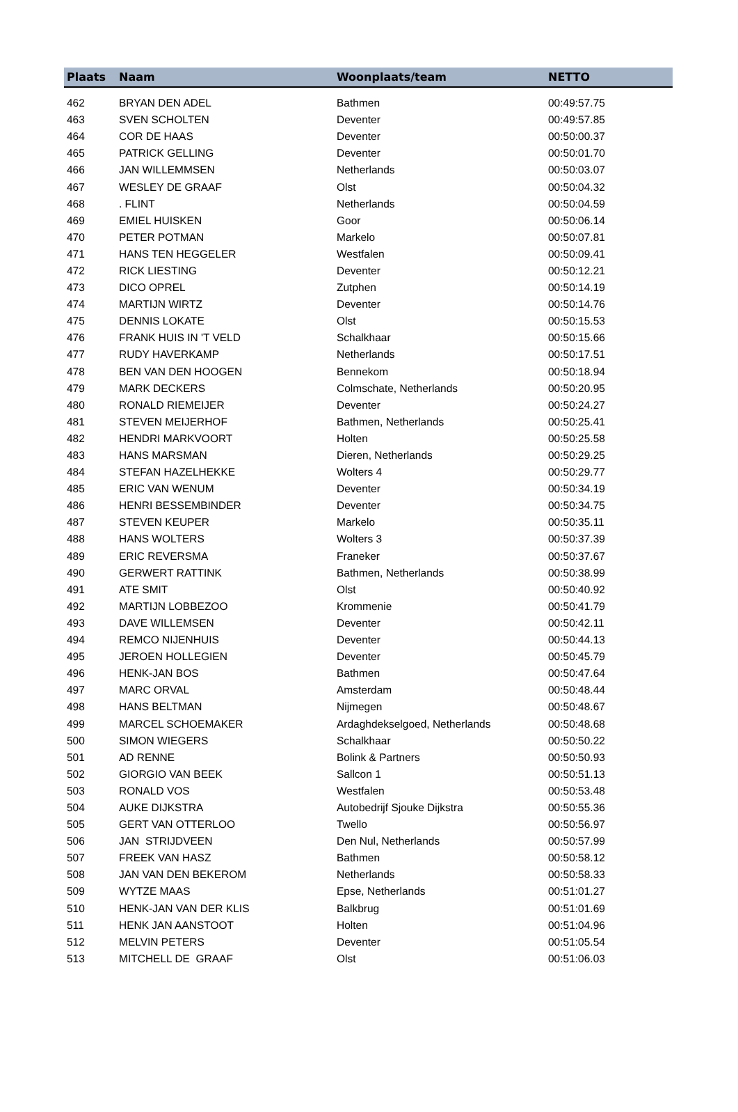| Plaats | Naam | Woonplaats/team | NETTO |
| --- | --- | --- | --- |
| 462 | BRYAN DEN ADEL | Bathmen | 00:49:57.75 |
| 463 | SVEN SCHOLTEN | Deventer | 00:49:57.85 |
| 464 | COR DE HAAS | Deventer | 00:50:00.37 |
| 465 | PATRICK GELLING | Deventer | 00:50:01.70 |
| 466 | JAN WILLEMMSEN | Netherlands | 00:50:03.07 |
| 467 | WESLEY DE GRAAF | Olst | 00:50:04.32 |
| 468 | . FLINT | Netherlands | 00:50:04.59 |
| 469 | EMIEL HUISKEN | Goor | 00:50:06.14 |
| 470 | PETER POTMAN | Markelo | 00:50:07.81 |
| 471 | HANS TEN HEGGELER | Westfalen | 00:50:09.41 |
| 472 | RICK LIESTING | Deventer | 00:50:12.21 |
| 473 | DICO OPREL | Zutphen | 00:50:14.19 |
| 474 | MARTIJN WIRTZ | Deventer | 00:50:14.76 |
| 475 | DENNIS LOKATE | Olst | 00:50:15.53 |
| 476 | FRANK HUIS IN 'T VELD | Schalkhaar | 00:50:15.66 |
| 477 | RUDY HAVERKAMP | Netherlands | 00:50:17.51 |
| 478 | BEN VAN DEN HOOGEN | Bennekom | 00:50:18.94 |
| 479 | MARK DECKERS | Colmschate, Netherlands | 00:50:20.95 |
| 480 | RONALD RIEMEIJER | Deventer | 00:50:24.27 |
| 481 | STEVEN MEIJERHOF | Bathmen, Netherlands | 00:50:25.41 |
| 482 | HENDRI MARKVOORT | Holten | 00:50:25.58 |
| 483 | HANS MARSMAN | Dieren, Netherlands | 00:50:29.25 |
| 484 | STEFAN HAZELHEKKE | Wolters 4 | 00:50:29.77 |
| 485 | ERIC VAN WENUM | Deventer | 00:50:34.19 |
| 486 | HENRI BESSEMBINDER | Deventer | 00:50:34.75 |
| 487 | STEVEN KEUPER | Markelo | 00:50:35.11 |
| 488 | HANS WOLTERS | Wolters 3 | 00:50:37.39 |
| 489 | ERIC REVERSMA | Franeker | 00:50:37.67 |
| 490 | GERWERT RATTINK | Bathmen, Netherlands | 00:50:38.99 |
| 491 | ATE SMIT | Olst | 00:50:40.92 |
| 492 | MARTIJN LOBBEZOO | Krommenie | 00:50:41.79 |
| 493 | DAVE WILLEMSEN | Deventer | 00:50:42.11 |
| 494 | REMCO NIJENHUIS | Deventer | 00:50:44.13 |
| 495 | JEROEN HOLLEGIEN | Deventer | 00:50:45.79 |
| 496 | HENK-JAN BOS | Bathmen | 00:50:47.64 |
| 497 | MARC ORVAL | Amsterdam | 00:50:48.44 |
| 498 | HANS BELTMAN | Nijmegen | 00:50:48.67 |
| 499 | MARCEL SCHOEMAKER | Ardaghdekselgoed, Netherlands | 00:50:48.68 |
| 500 | SIMON WIEGERS | Schalkhaar | 00:50:50.22 |
| 501 | AD RENNE | Bolink & Partners | 00:50:50.93 |
| 502 | GIORGIO VAN BEEK | Sallcon 1 | 00:50:51.13 |
| 503 | RONALD VOS | Westfalen | 00:50:53.48 |
| 504 | AUKE DIJKSTRA | Autobedrijf Sjouke Dijkstra | 00:50:55.36 |
| 505 | GERT VAN OTTERLOO | Twello | 00:50:56.97 |
| 506 | JAN STRIJDVEEN | Den Nul, Netherlands | 00:50:57.99 |
| 507 | FREEK VAN HASZ | Bathmen | 00:50:58.12 |
| 508 | JAN VAN DEN BEKEROM | Netherlands | 00:50:58.33 |
| 509 | WYTZE MAAS | Epse, Netherlands | 00:51:01.27 |
| 510 | HENK-JAN VAN DER KLIS | Balkbrug | 00:51:01.69 |
| 511 | HENK JAN AANSTOOT | Holten | 00:51:04.96 |
| 512 | MELVIN PETERS | Deventer | 00:51:05.54 |
| 513 | MITCHELL DE GRAAF | Olst | 00:51:06.03 |